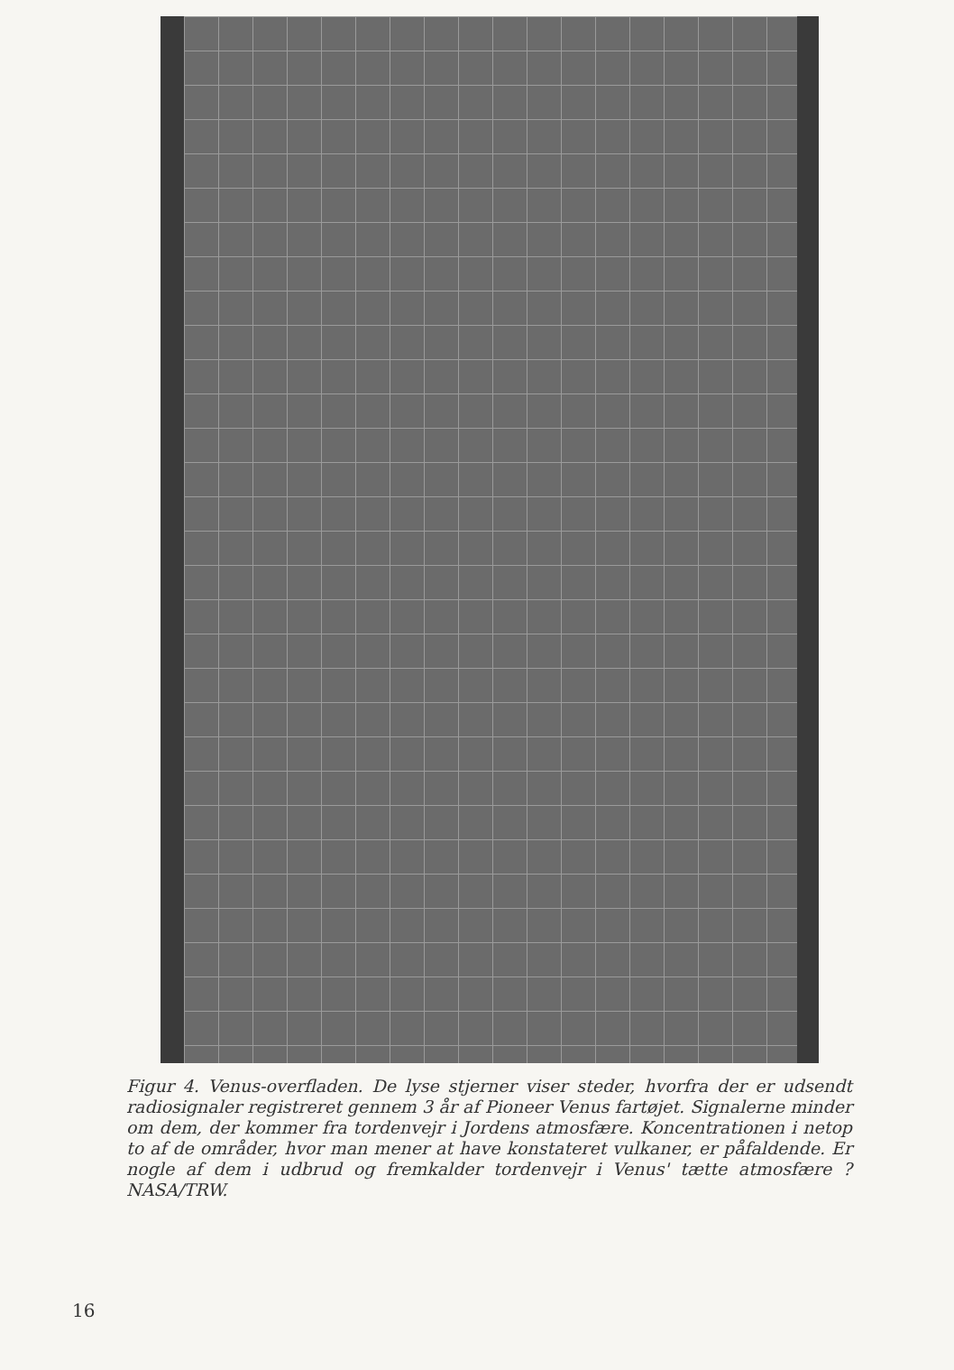Figur 4. Venus-overfladen. De lyse stjerner viser steder, hvorfra der er udsendt radiosignaler registreret gennem 3 år af Pioneer Venus fartøjet. Signalerne minder om dem, der kommer fra tordenvejr i Jordens atmosfære. Koncentrationen i netop to af de områder, hvor man mener at have konstateret vulkaner, er påfaldende. Er nogle af dem i udbrud og fremkalder tordenvejr i Venus' tætte atmosfære ? NASA/TRW.
16